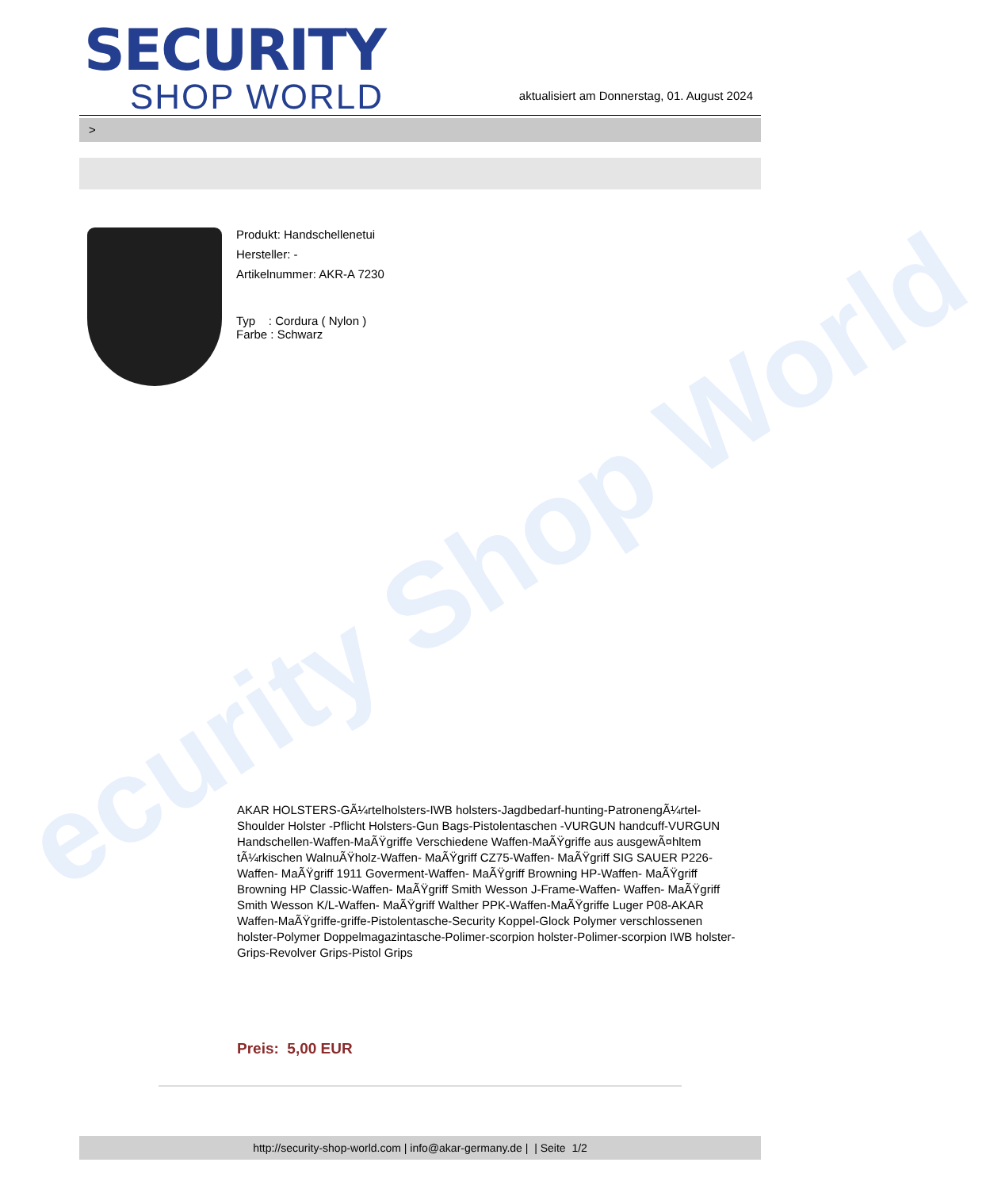ecurity Shop World
SECURITY
SHOP WORLD
aktualisiert am Donnerstag, 01. August 2024
>
Produkt: Handschellenetui
Hersteller: -
Artikelnummer: AKR-A 7230
Typ : Cordura ( Nylon )
Farbe : Schwarz
AKAR HOLSTERS-GÃ¼rtelholsters-IWB holsters-Jagdbedarf-hunting-PatronengÃ¼rtel- Shoulder Holster -Pflicht Holsters-Gun Bags-Pistolentaschen -VURGUN handcuff-VURGUN Handschellen-Waffen-MaÃŸgriffe Verschiedene Waffen-MaÃŸgriffe aus ausgewÃ¤hltem tÃ¼rkischen WalnuÃŸholz-Waffen- MaÃŸgriff CZ75-Waffen- MaÃŸgriff SIG SAUER P226-Waffen- MaÃŸgriff 1911 Goverment-Waffen- MaÃŸgriff Browning HP-Waffen- MaÃŸgriff Browning HP Classic-Waffen- MaÃŸgriff Smith Wesson J-Frame-Waffen- Waffen- MaÃŸgriff Smith Wesson K/L-Waffen- MaÃŸgriff Walther PPK-Waffen-MaÃŸgriffe Luger P08-AKAR Waffen-MaÃŸgriffe-griffe-Pistolentasche-Security Koppel-Glock Polymer verschlossenen holster-Polymer Doppelmagazintasche-Polimer-scorpion holster-Polimer-scorpion IWB holster-Grips-Revolver Grips-Pistol Grips
Preis: 5,00 EUR
http://security-shop-world.com | info@akar-germany.de | | Seite 1/2